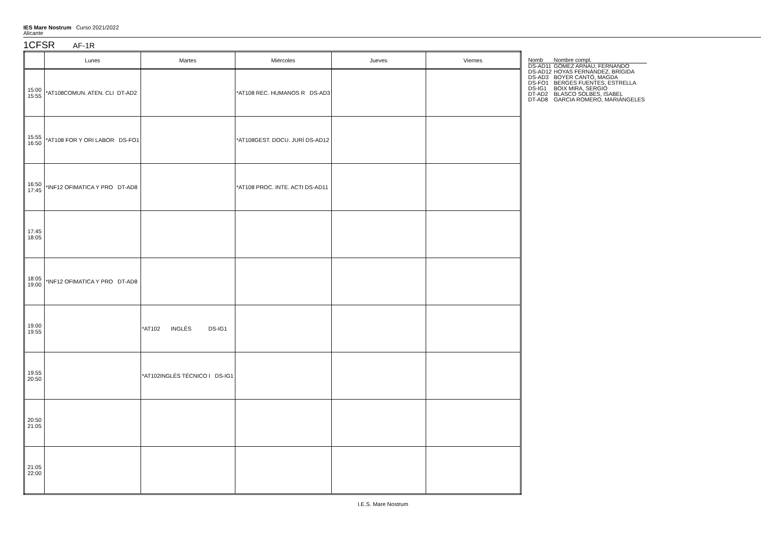IES Mare Nostrum Curso 2021/2022
Alicante
1CFSR AF-1R
| | Lunes | Martes | Miércoles | Jueves | Viernes |
| --- | --- | --- | --- | --- | --- |
| 15:00 15:55 | *AT108COMUN. ATEN. CLI DT-AD2 | | *AT108 REC. HUMANOS R DS-AD3 | | |
| 15:55 16:50 | *AT108 FOR Y ORI LABOR DS-FO1 | | *AT108GEST. DOCU. JURÍ DS-AD12 | | |
| 16:50 17:45 | *INF12 OFIMATICA Y PRO DT-AD8 | | *AT108 PROC. INTE. ACTI DS-AD11 | | |
| 17:45 18:05 | | | | | |
| 18:05 19:00 | *INF12 OFIMATICA Y PRO DT-AD8 | | | | |
| 19:00 19:55 | | *AT102 INGLÉS DS-IG1 | | | |
| 19:55 20:50 | | *AT102INGLÉS TÉCNICO I DS-IG1 | | | |
| 20:50 21:05 | | | | | |
| 21:05 22:00 | | | | | |
| Nomb | Nombre compl. |
| DS-AD11 | GÓMEZ ARNAU, FERNANDO |
| DS-AD12 | HOYAS FERNÁNDEZ, BRÍGIDA |
| DS-AD3 | BOYER CANTÓ, MAGDA |
| DS-FO1 | BERGES FUENTES, ESTRELLA |
| DS-IG1 | BOIX MIRA, SERGIO |
| DT-AD2 | BLASCO SOLBES, ISABEL |
| DT-AD8 | GARCIA ROMERO, MARIÁNGELES |
I.E.S. Mare Nostrum